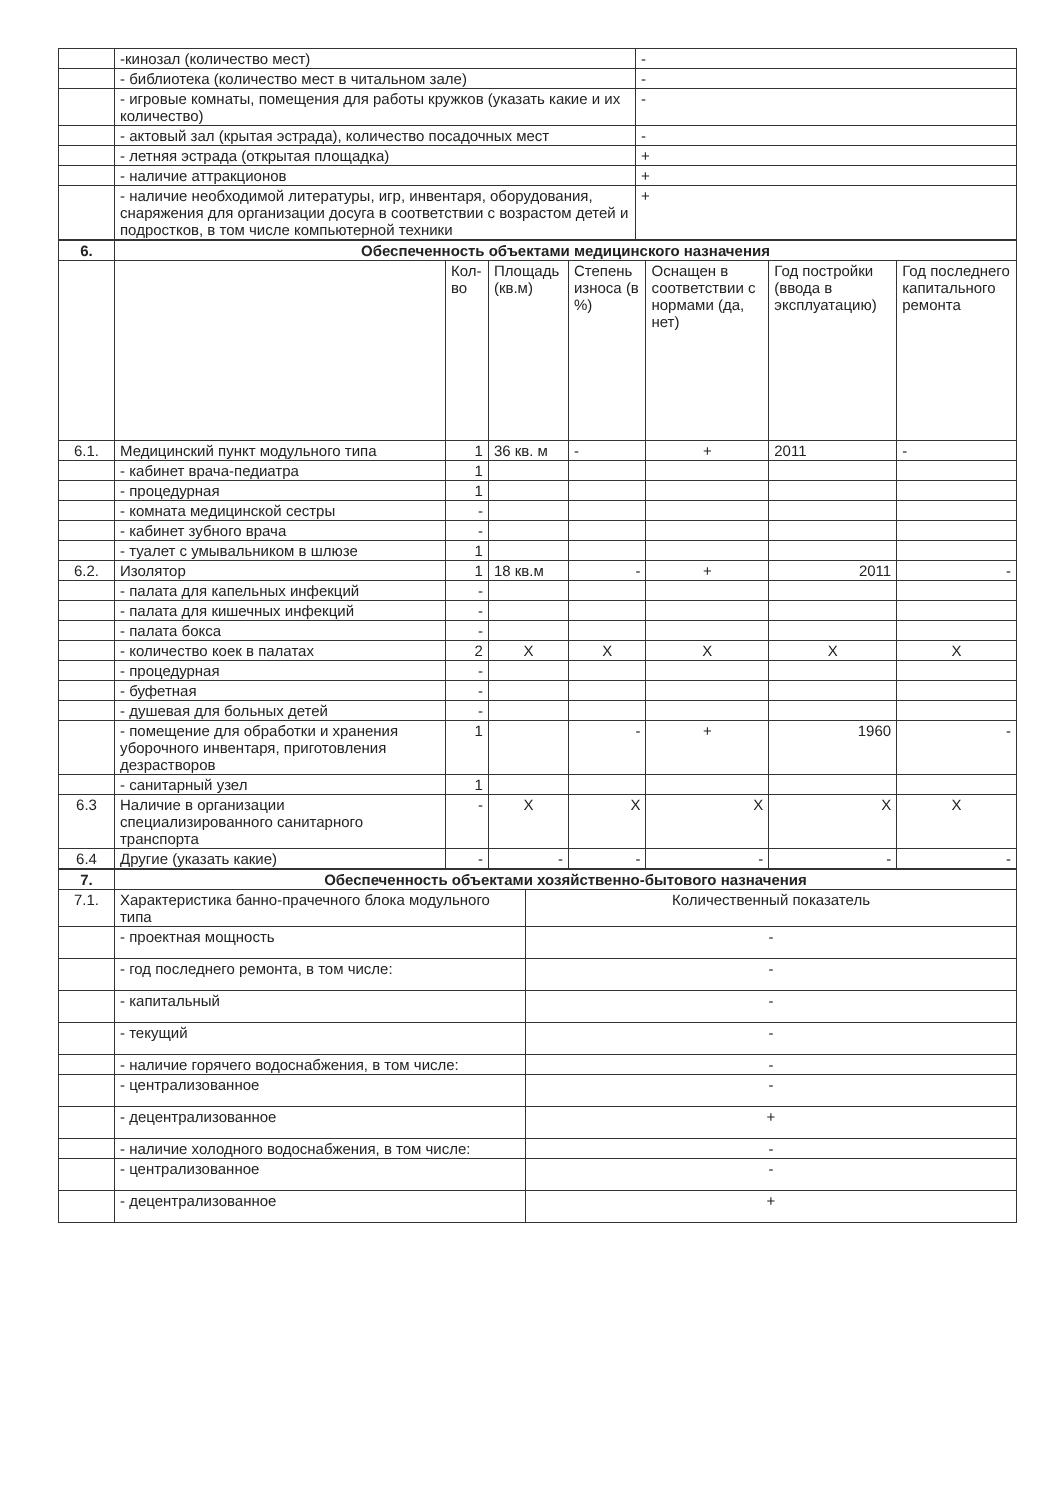| | -кинозал (количество мест) | - |
| | - библиотека (количество мест в читальном зале) | - |
| | - игровые комнаты, помещения для работы кружков (указать какие и их количество) | - |
| | - актовый зал (крытая эстрада), количество посадочных мест | - |
| | - летняя эстрада (открытая площадка) | + |
| | - наличие аттракционов | + |
| | - наличие необходимой литературы, игр, инвентаря, оборудования, снаряжения для организации досуга в соответствии с возрастом детей и подростков, в том числе компьютерной техники | + |
| 6. | Обеспеченность объектами медицинского назначения | | | | | | |
| | | Кол-во | Площадь (кв.м) | Степень износа (в %) | Оснащен в соответствии с нормами (да, нет) | Год постройки (ввода в эксплуатацию) | Год последнего капитального ремонта |
| 6.1. | Медицинский пункт модульного типа | 1 | 36 кв. м | - | + | 2011 | - |
| | - кабинет врача-педиатра | 1 | | | | | |
| | - процедурная | 1 | | | | | |
| | - комната медицинской сестры | - | | | | | |
| | - кабинет зубного врача | - | | | | | |
| | - туалет с умывальником в шлюзе | 1 | | | | | |
| 6.2. | Изолятор | 1 | 18 кв.м | - | + | 2011 | - |
| | - палата для капельных инфекций | - | | | | | |
| | - палата для кишечных инфекций | - | | | | | |
| | - палата бокса | - | | | | | |
| | - количество коек в палатах | 2 | X | X | X | X | X |
| | - процедурная | - | | | | | |
| | - буфетная | - | | | | | |
| | - душевая для больных детей | - | | | | | |
| | - помещение для обработки и хранения уборочного инвентаря, приготовления дезрастворов | 1 | | - | + | 1960 | - |
| | - санитарный узел | 1 | | | | | |
| 6.3 | Наличие в организации специализированного санитарного транспорта | - | X | X | X | X | X |
| 6.4 | Другие (указать какие) | - | - | - | - | - | - |
| 7. | Обеспеченность объектами хозяйственно-бытового назначения | |
| 7.1. | Характеристика банно-прачечного блока модульного типа | Количественный показатель |
| | - проектная мощность | - |
| | - год последнего ремонта, в том числе: | - |
| | - капитальный | - |
| | - текущий | - |
| | - наличие горячего водоснабжения, в том числе: | - |
| | - централизованное | - |
| | - децентрализованное | + |
| | - наличие холодного водоснабжения, в том числе: | - |
| | - централизованное | - |
| | - децентрализованное | + |